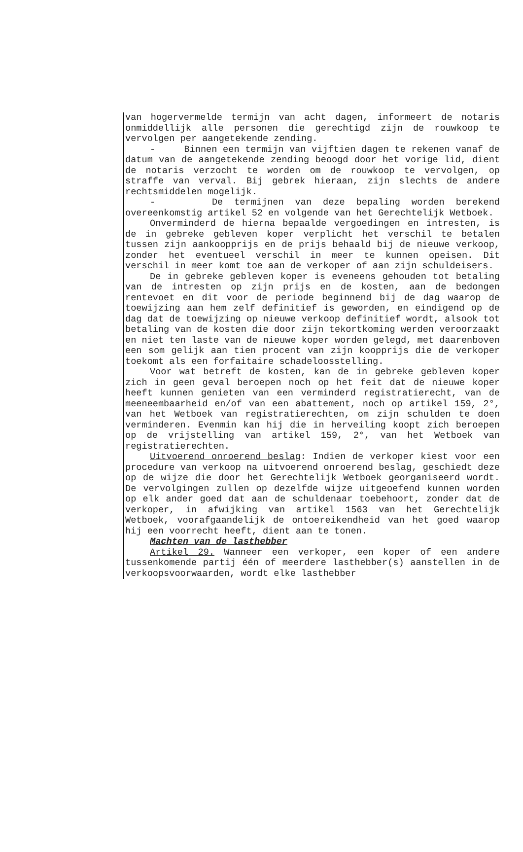van hogervermelde termijn van acht dagen, informeert de notaris onmiddellijk alle personen die gerechtigd zijn de rouwkoop te vervolgen per aangetekende zending.
- Binnen een termijn van vijftien dagen te rekenen vanaf de datum van de aangetekende zending beoogd door het vorige lid, dient de notaris verzocht te worden om de rouwkoop te vervolgen, op straffe van verval. Bij gebrek hieraan, zijn slechts de andere rechtsmiddelen mogelijk.
- De termijnen van deze bepaling worden berekend overeenkomstig artikel 52 en volgende van het Gerechtelijk Wetboek.
Onverminderd de hierna bepaalde vergoedingen en intresten, is de in gebreke gebleven koper verplicht het verschil te betalen tussen zijn aankoopprijs en de prijs behaald bij de nieuwe verkoop, zonder het eventueel verschil in meer te kunnen opeisen. Dit verschil in meer komt toe aan de verkoper of aan zijn schuldeisers.
De in gebreke gebleven koper is eveneens gehouden tot betaling van de intresten op zijn prijs en de kosten, aan de bedongen rentevoet en dit voor de periode beginnend bij de dag waarop de toewijzing aan hem zelf definitief is geworden, en eindigend op de dag dat de toewijzing op nieuwe verkoop definitief wordt, alsook tot betaling van de kosten die door zijn tekortkoming werden veroorzaakt en niet ten laste van de nieuwe koper worden gelegd, met daarenboven een som gelijk aan tien procent van zijn koopprijs die de verkoper toekomt als een forfaitaire schadeloosstelling.
Voor wat betreft de kosten, kan de in gebreke gebleven koper zich in geen geval beroepen noch op het feit dat de nieuwe koper heeft kunnen genieten van een verminderd registratierecht, van de meeneembaarheid en/of van een abattement, noch op artikel 159, 2°, van het Wetboek van registratierechten, om zijn schulden te doen verminderen. Evenmin kan hij die in herveiling koopt zich beroepen op de vrijstelling van artikel 159, 2°, van het Wetboek van registratierechten.
Uitvoerend onroerend beslag: Indien de verkoper kiest voor een procedure van verkoop na uitvoerend onroerend beslag, geschiedt deze op de wijze die door het Gerechtelijk Wetboek georganiseerd wordt. De vervolgingen zullen op dezelfde wijze uitgeoefend kunnen worden op elk ander goed dat aan de schuldenaar toebehoort, zonder dat de verkoper, in afwijking van artikel 1563 van het Gerechtelijk Wetboek, voorafgaandelijk de ontoereikendheid van het goed waarop hij een voorrecht heeft, dient aan te tonen.
Machten van de lasthebber
Artikel 29. Wanneer een verkoper, een koper of een andere tussenkomende partij één of meerdere lasthebber(s) aanstellen in de verkoopsvoorwaarden, wordt elke lasthebber